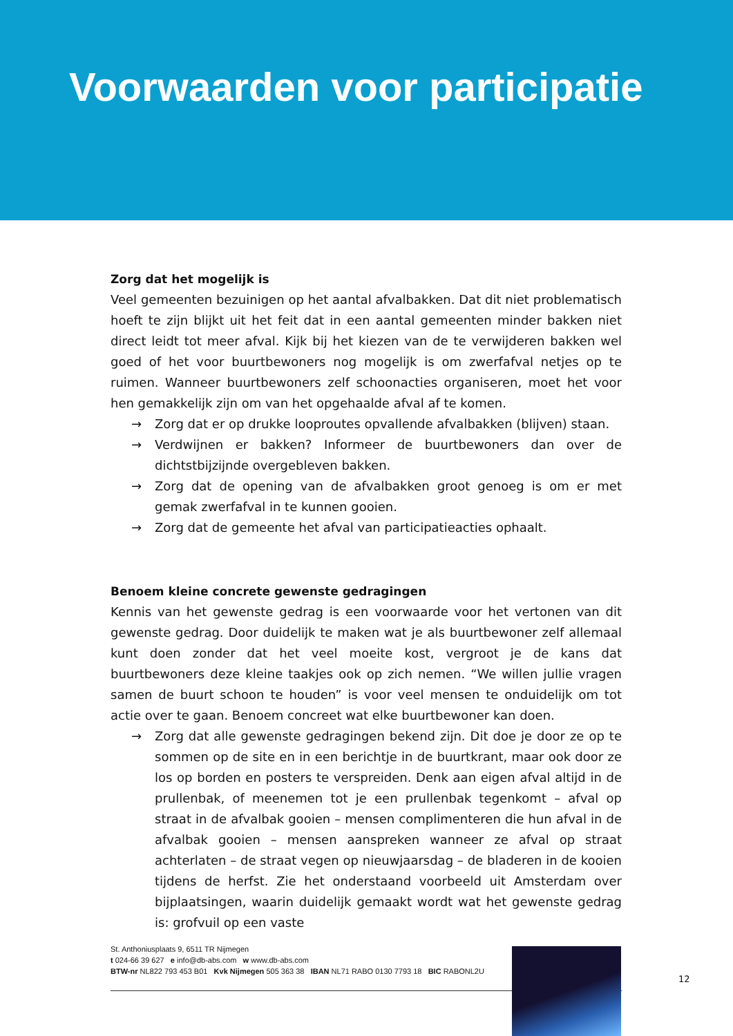Voorwaarden voor participatie
Zorg dat het mogelijk is
Veel gemeenten bezuinigen op het aantal afvalbakken. Dat dit niet problematisch hoeft te zijn blijkt uit het feit dat in een aantal gemeenten minder bakken niet direct leidt tot meer afval. Kijk bij het kiezen van de te verwijderen bakken wel goed of het voor buurtbewoners nog mogelijk is om zwerfafval netjes op te ruimen. Wanneer buurtbewoners zelf schoonacties organiseren, moet het voor hen gemakkelijk zijn om van het opgehaalde afval af te komen.
→ Zorg dat er op drukke looproutes opvallende afvalbakken (blijven) staan.
→ Verdwijnen er bakken? Informeer de buurtbewoners dan over de dichtstbijzijnde overgebleven bakken.
→ Zorg dat de opening van de afvalbakken groot genoeg is om er met gemak zwerfafval in te kunnen gooien.
→ Zorg dat de gemeente het afval van participatieacties ophaalt.
Benoem kleine concrete gewenste gedragingen
Kennis van het gewenste gedrag is een voorwaarde voor het vertonen van dit gewenste gedrag. Door duidelijk te maken wat je als buurtbewoner zelf allemaal kunt doen zonder dat het veel moeite kost, vergroot je de kans dat buurtbewoners deze kleine taakjes ook op zich nemen. “We willen jullie vragen samen de buurt schoon te houden” is voor veel mensen te onduidelijk om tot actie over te gaan. Benoem concreet wat elke buurtbewoner kan doen.
→ Zorg dat alle gewenste gedragingen bekend zijn. Dit doe je door ze op te sommen op de site en in een berichtje in de buurtkrant, maar ook door ze los op borden en posters te verspreiden. Denk aan eigen afval altijd in de prullenbak, of meenemen tot je een prullenbak tegenkomt – afval op straat in de afvalbak gooien – mensen complimenteren die hun afval in de afvalbak gooien – mensen aanspreken wanneer ze afval op straat achterlaten – de straat vegen op nieuwjaarsdag – de bladeren in de kooien tijdens de herfst. Zie het onderstaand voorbeeld uit Amsterdam over bijplaatsingen, waarin duidelijk gemaakt wordt wat het gewenste gedrag is: grofvuil op een vaste
St. Anthoniusplaats 9, 6511 TR Nijmegen
t 024-66 39 627 e info@db-abs.com w www.db-abs.com
BTW-nr NL822 793 453 B01 Kvk Nijmegen 505 363 38 IBAN NL71 RABO 0130 7793 18 BIC RABONL2U
12